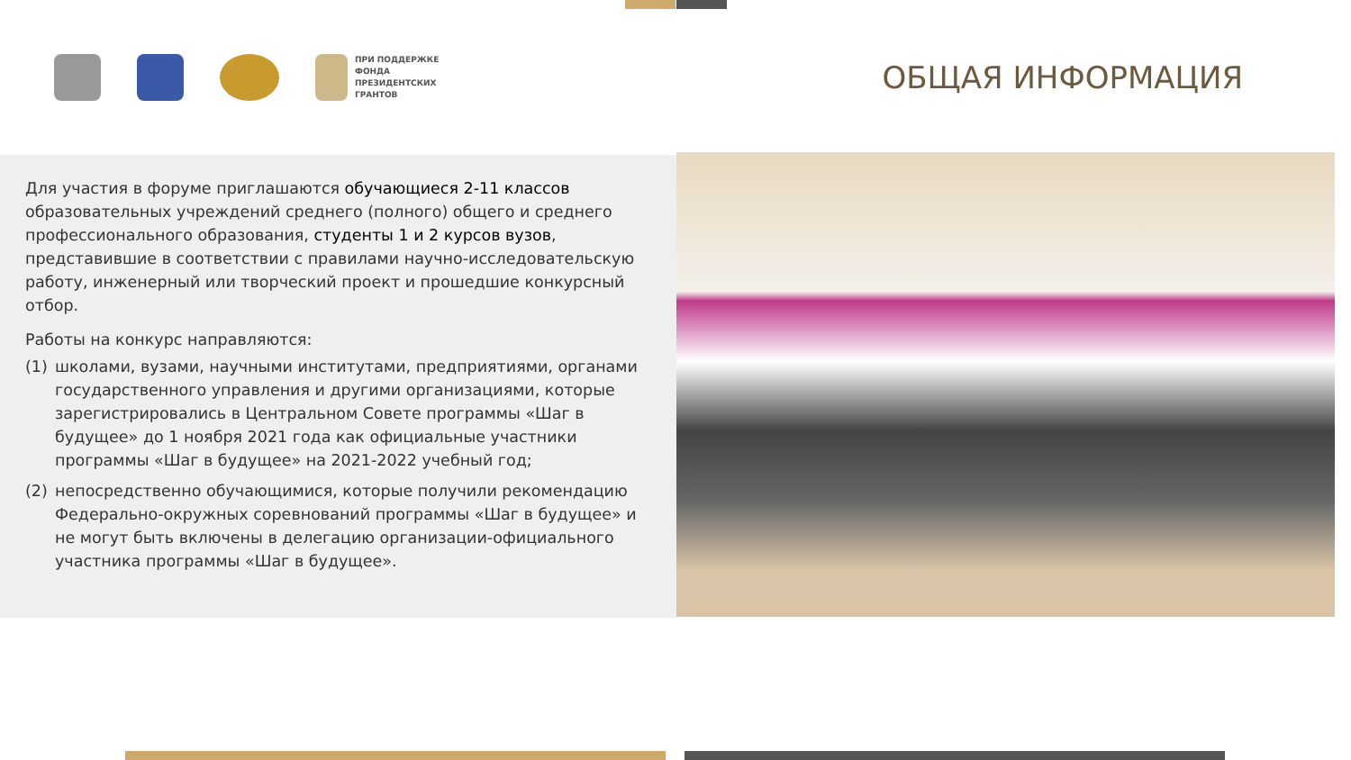ПРИ ПОДДЕРЖКЕ
ФОНДА
ПРЕЗИДЕНТСКИХ
ГРАНТОВ
ОБЩАЯ ИНФОРМАЦИЯ
Для участия в форуме приглашаются обучающиеся 2-11 классов образовательных учреждений среднего (полного) общего и среднего профессионального образования, студенты 1 и 2 курсов вузов, представившие в соответствии с правилами научно-исследовательскую работу, инженерный или творческий проект и прошедшие конкурсный отбор.
Работы на конкурс направляются:
(1) школами, вузами, научными институтами, предприятиями, органами государственного управления и другими организациями, которые зарегистрировались в Центральном Совете программы «Шаг в будущее» до 1 ноября 2021 года как официальные участники программы «Шаг в будущее» на 2021-2022 учебный год;
(2) непосредственно обучающимися, которые получили рекомендацию Федерально-окружных соревнований программы «Шаг в будущее» и не могут быть включены в делегацию организации-официального участника программы «Шаг в будущее».